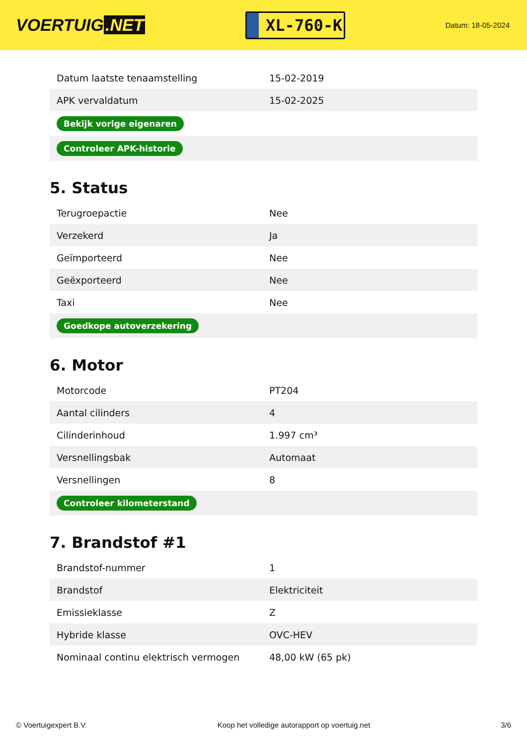VOERTUIG.NET
XL-760-K
Datum: 18-05-2024
| Datum laatste tenaamstelling | 15-02-2019 |
| APK vervaldatum | 15-02-2025 |
| Bekijk vorige eigenaren | |
| Controleer APK-historie | |
5. Status
| Terugroepactie | Nee |
| Verzekerd | Ja |
| Geïmporteerd | Nee |
| Geëxporteerd | Nee |
| Taxi | Nee |
| Goedkope autoverzekering | |
6. Motor
| Motorcode | PT204 |
| Aantal cilinders | 4 |
| Cilinderinhoud | 1.997 cm³ |
| Versnellingsbak | Automaat |
| Versnellingen | 8 |
| Controleer kilometerstand | |
7. Brandstof #1
| Brandstof-nummer | 1 |
| Brandstof | Elektriciteit |
| Emissieklasse | Z |
| Hybride klasse | OVC-HEV |
| Nominaal continu elektrisch vermogen | 48,00 kW (65 pk) |
© Voertuigexpert B.V. Koop het volledige autorapport op voertuig.net 3/6